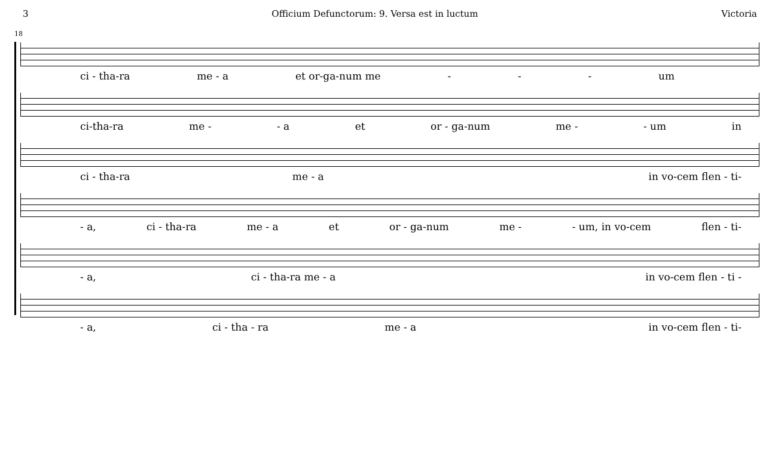3 Officium Defunctorum: 9. Versa est in luctum Victoria
18
ci - tha-ra me - a et or-ga-num me - - - um
ci-tha-ra me - - a et or - ga-num me - - um in
ci - tha-ra me - a in vo-cem flen - ti-
- a, ci - tha-ra me - a et or - ga-num me - - um, in vo-cem flen - ti-
- a, ci - tha-ra me - a in vo-cem flen - ti -
- a, ci - tha - ra me - a in vo-cem flen - ti-